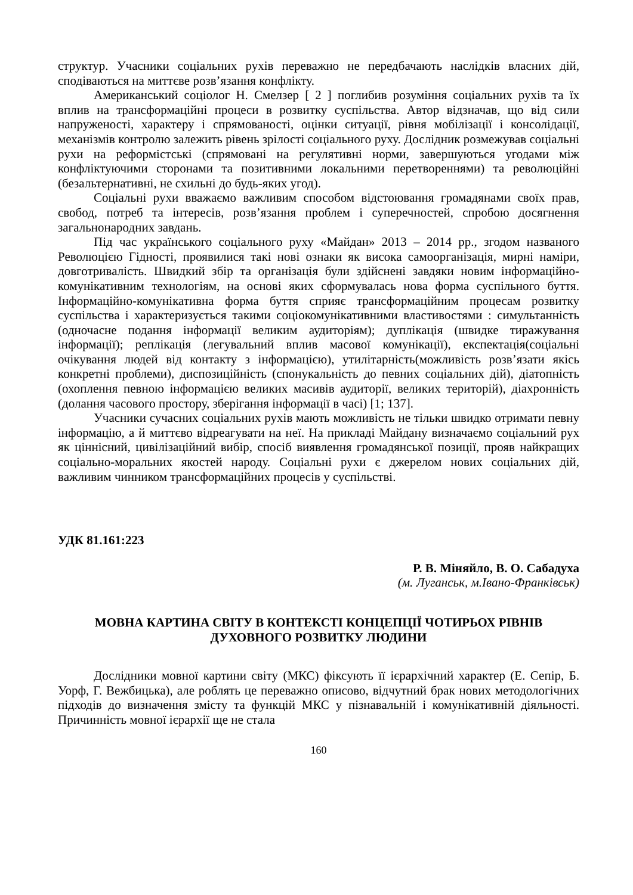структур. Учасники соціальних рухів переважно не передбачають наслідків власних дій, сподіваються на миттєве розв’язання конфлікту.
Американський соціолог Н. Смелзер [ 2 ] поглибив розуміння соціальних рухів та їх вплив на трансформаційні процеси в розвитку суспільства. Автор відзначав, що від сили напруженості, характеру і спрямованості, оцінки ситуації, рівня мобілізації і консолідації, механізмів контролю залежить рівень зрілості соціального руху. Дослідник розмежував соціальні рухи на реформістські (спрямовані на регулятивні норми, завершуються угодами між конфліктуючими сторонами та позитивними локальними перетвореннями) та революційні (безальтернативні, не схильні до будь-яких угод).
Соціальні рухи вважаємо важливим способом відстоювання громадянами своїх прав, свобод, потреб та інтересів, розв’язання проблем і суперечностей, спробою досягнення загальнонародних завдань.
Під час українського соціального руху «Майдан» 2013 – 2014 рр., згодом названого Революцією Гідності, проявилися такі нові ознаки як висока самоорганізація, мирні наміри, довготривалість. Швидкий збір та організація були здійснені завдяки новим інформаційно-комунікативним технологіям, на основі яких сформувалась нова форма суспільного буття. Інформаційно-комунікативна форма буття сприяє трансформаційним процесам розвитку суспільства і характеризується такими соціокомунікативними властивостями : симультанність (одночасне подання інформації великим аудиторіям); дуплікація (швидке тиражування інформації); реплікація (легувальний вплив масової комунікації), експектація(соціальні очікування людей від контакту з інформацією), утилітарність(можливість розв’язати якісь конкретні проблеми), диспозиційність (спонукальність до певних соціальних дій), діатопність (охоплення певною інформацією великих масивів аудиторії, великих територій), діахронність (долання часового простору, зберігання інформації в часі) [1; 137].
Учасники сучасних соціальних рухів мають можливість не тільки швидко отримати певну інформацію, а й миттєво відреагувати на неї. На прикладі Майдану визначаємо соціальний рух як ціннісний, цивілізаційний вибір, спосіб виявлення громадянської позиції, прояв найкращих соціально-моральних якостей народу. Соціальні рухи є джерелом нових соціальних дій, важливим чинником трансформаційних процесів у суспільстві.
УДК 81.161:223
Р. В. Міняйло, В. О. Сабадуха
(м. Луганськ, м.Івано-Франківськ)
МОВНА КАРТИНА СВІТУ В КОНТЕКСТІ КОНЦЕПЦІЇ ЧОТИРЬОХ РІВНІВ ДУХОВНОГО РОЗВИТКУ ЛЮДИНИ
Дослідники мовної картини світу (МКС) фіксують її ієрархічний характер (Е. Сепір, Б. Уорф, Г. Вежбицька), але роблять це переважно описово, відчутний брак нових методологічних підходів до визначення змісту та функцій МКС у пізнавальній і комунікативній діяльності. Причинність мовної ієрархії ще не стала
160